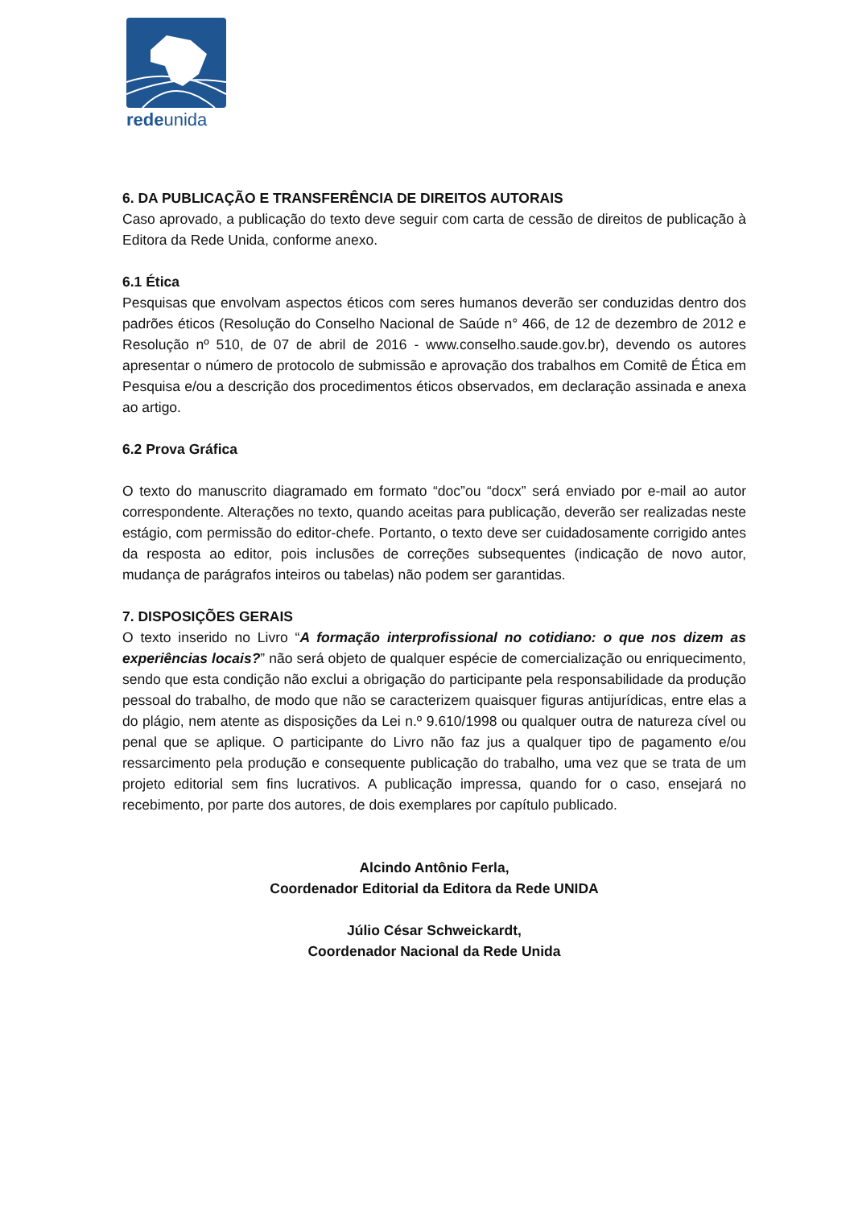redeunida
6. DA PUBLICAÇÃO E TRANSFERÊNCIA DE DIREITOS AUTORAIS
Caso aprovado, a publicação do texto deve seguir com carta de cessão de direitos de publicação à Editora da Rede Unida, conforme anexo.
6.1 Ética
Pesquisas que envolvam aspectos éticos com seres humanos deverão ser conduzidas dentro dos padrões éticos (Resolução do Conselho Nacional de Saúde n° 466, de 12 de dezembro de 2012 e Resolução nº 510, de 07 de abril de 2016 - www.conselho.saude.gov.br), devendo os autores apresentar o número de protocolo de submissão e aprovação dos trabalhos em Comitê de Ética em Pesquisa e/ou a descrição dos procedimentos éticos observados, em declaração assinada e anexa ao artigo.
6.2 Prova Gráfica
O texto do manuscrito diagramado em formato “doc”ou “docx” será enviado por e-mail ao autor correspondente. Alterações no texto, quando aceitas para publicação, deverão ser realizadas neste estágio, com permissão do editor-chefe. Portanto, o texto deve ser cuidadosamente corrigido antes da resposta ao editor, pois inclusões de correções subsequentes (indicação de novo autor, mudança de parágrafos inteiros ou tabelas) não podem ser garantidas.
7. DISPOSIÇÕES GERAIS
O texto inserido no Livro “A formação interprofissional no cotidiano: o que nos dizem as experiências locais?” não será objeto de qualquer espécie de comercialização ou enriquecimento, sendo que esta condição não exclui a obrigação do participante pela responsabilidade da produção pessoal do trabalho, de modo que não se caracterizem quaisquer figuras antijurídicas, entre elas a do plágio, nem atente as disposições da Lei n.º 9.610/1998 ou qualquer outra de natureza cível ou penal que se aplique. O participante do Livro não faz jus a qualquer tipo de pagamento e/ou ressarcimento pela produção e consequente publicação do trabalho, uma vez que se trata de um projeto editorial sem fins lucrativos. A publicação impressa, quando for o caso, ensejará no recebimento, por parte dos autores, de dois exemplares por capítulo publicado.
Alcindo Antônio Ferla,
Coordenador Editorial da Editora da Rede UNIDA
Júlio César Schweickardt,
Coordenador Nacional da Rede Unida